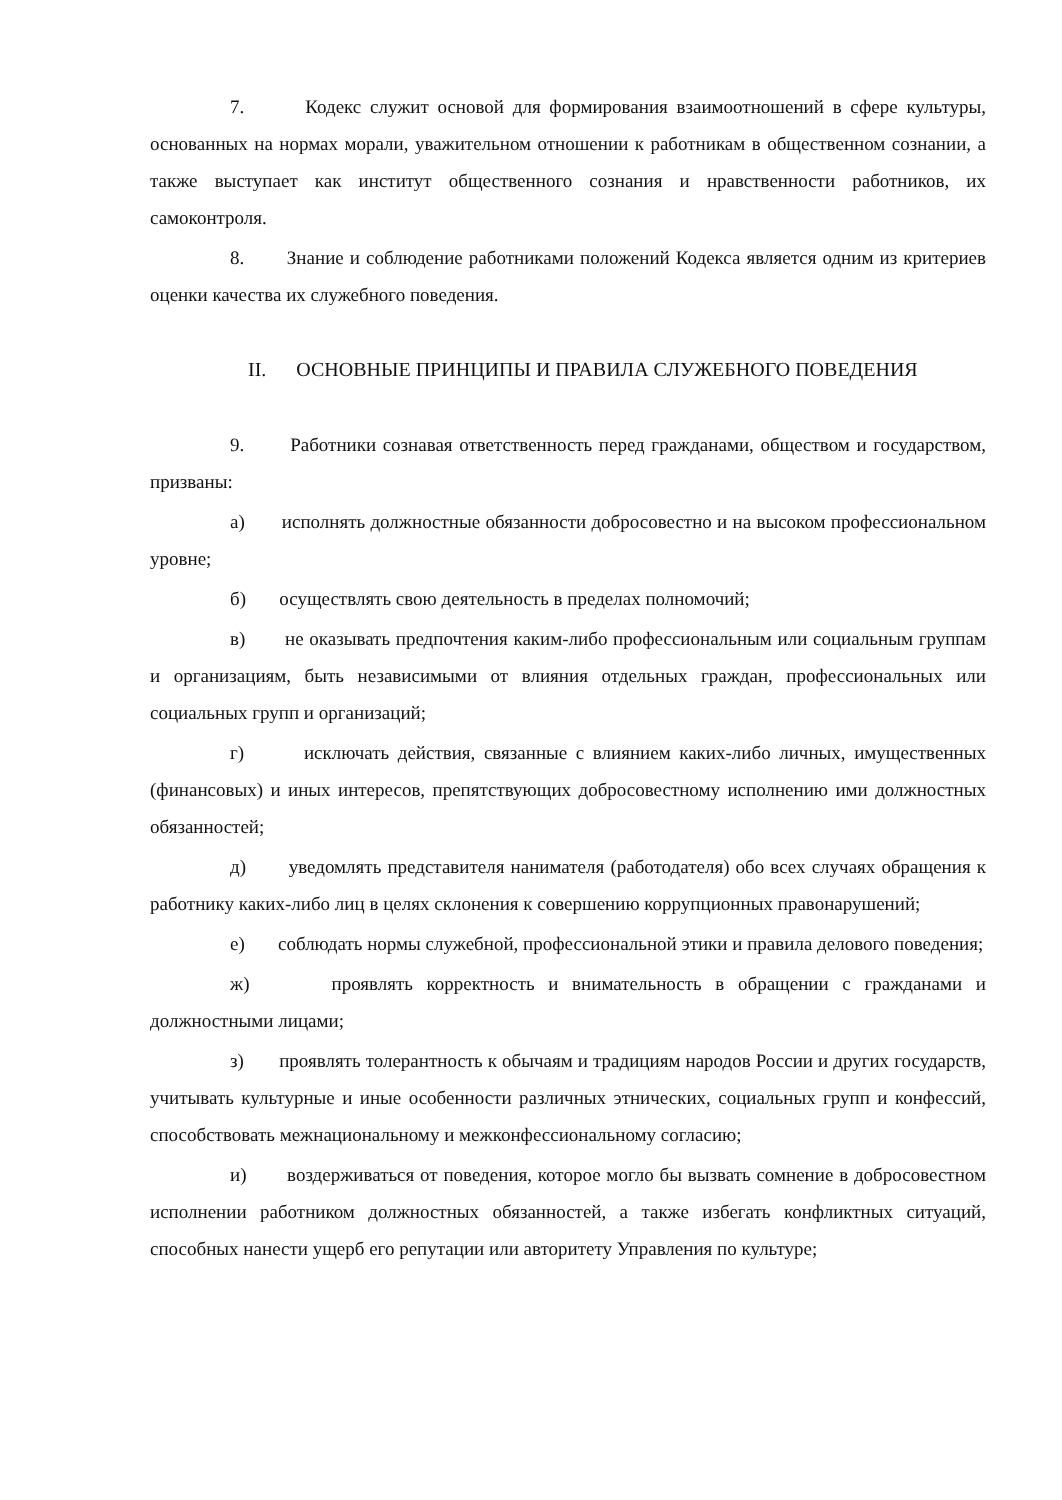7. Кодекс служит основой для формирования взаимоотношений в сфере культуры, основанных на нормах морали, уважительном отношении к работникам в общественном сознании, а также выступает как институт общественного сознания и нравственности работников, их самоконтроля.
8. Знание и соблюдение работниками положений Кодекса является одним из критериев оценки качества их служебного поведения.
II. ОСНОВНЫЕ ПРИНЦИПЫ И ПРАВИЛА СЛУЖЕБНОГО ПОВЕДЕНИЯ
9. Работники сознавая ответственность перед гражданами, обществом и государством, призваны:
а) исполнять должностные обязанности добросовестно и на высоком профессиональном уровне;
б) осуществлять свою деятельность в пределах полномочий;
в) не оказывать предпочтения каким-либо профессиональным или социальным группам и организациям, быть независимыми от влияния отдельных граждан, профессиональных или социальных групп и организаций;
г) исключать действия, связанные с влиянием каких-либо личных, имущественных (финансовых) и иных интересов, препятствующих добросовестному исполнению ими должностных обязанностей;
д) уведомлять представителя нанимателя (работодателя) обо всех случаях обращения к работнику каких-либо лиц в целях склонения к совершению коррупционных правонарушений;
е) соблюдать нормы служебной, профессиональной этики и правила делового поведения;
ж) проявлять корректность и внимательность в обращении с гражданами и должностными лицами;
з) проявлять толерантность к обычаям и традициям народов России и других государств, учитывать культурные и иные особенности различных этнических, социальных групп и конфессий, способствовать межнациональному и межконфессиональному согласию;
и) воздерживаться от поведения, которое могло бы вызвать сомнение в добросовестном исполнении работником должностных обязанностей, а также избегать конфликтных ситуаций, способных нанести ущерб его репутации или авторитету Управления по культуре;